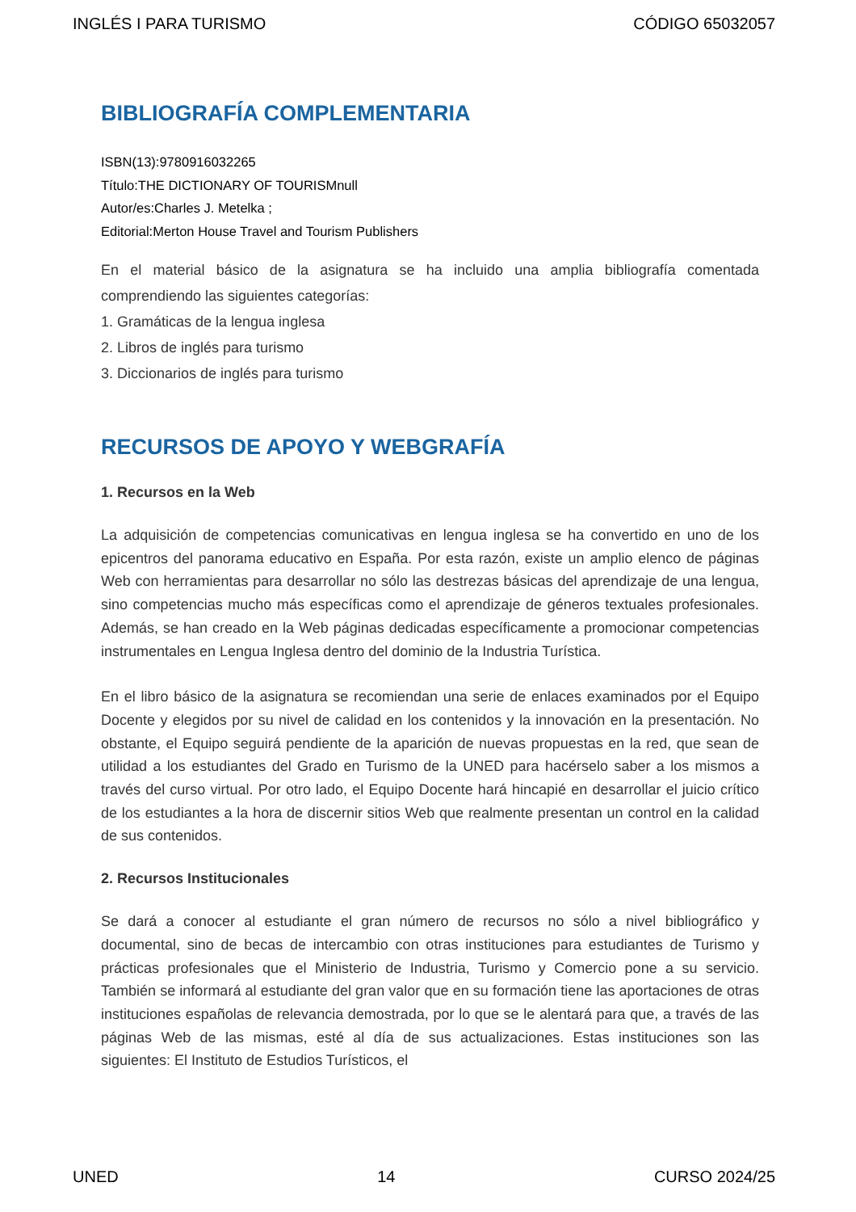INGLÉS I PARA TURISMO CÓDIGO 65032057
BIBLIOGRAFÍA COMPLEMENTARIA
ISBN(13):9780916032265
Título:THE DICTIONARY OF TOURISMnull
Autor/es:Charles J. Metelka ;
Editorial:Merton House Travel and Tourism Publishers
En el material básico de la asignatura se ha incluido una amplia bibliografía comentada comprendiendo las siguientes categorías:
1. Gramáticas de la lengua inglesa
2. Libros de inglés para turismo
3. Diccionarios de inglés para turismo
RECURSOS DE APOYO Y WEBGRAFÍA
1. Recursos en la Web
La adquisición de competencias comunicativas en lengua inglesa se ha convertido en uno de los epicentros del panorama educativo en España. Por esta razón, existe un amplio elenco de páginas Web con herramientas para desarrollar no sólo las destrezas básicas del aprendizaje de una lengua, sino competencias mucho más específicas como el aprendizaje de géneros textuales profesionales. Además, se han creado en la Web páginas dedicadas específicamente a promocionar competencias instrumentales en Lengua Inglesa dentro del dominio de la Industria Turística.
En el libro básico de la asignatura se recomiendan una serie de enlaces examinados por el Equipo Docente y elegidos por su nivel de calidad en los contenidos y la innovación en la presentación. No obstante, el Equipo seguirá pendiente de la aparición de nuevas propuestas en la red, que sean de utilidad a los estudiantes del Grado en Turismo de la UNED para hacérselo saber a los mismos a través del curso virtual. Por otro lado, el Equipo Docente hará hincapié en desarrollar el juicio crítico de los estudiantes a la hora de discernir sitios Web que realmente presentan un control en la calidad de sus contenidos.
2. Recursos Institucionales
Se dará a conocer al estudiante el gran número de recursos no sólo a nivel bibliográfico y documental, sino de becas de intercambio con otras instituciones para estudiantes de Turismo y prácticas profesionales que el Ministerio de Industria, Turismo y Comercio pone a su servicio. También se informará al estudiante del gran valor que en su formación tiene las aportaciones de otras instituciones españolas de relevancia demostrada, por lo que se le alentará para que, a través de las páginas Web de las mismas, esté al día de sus actualizaciones. Estas instituciones son las siguientes: El Instituto de Estudios Turísticos, el
UNED 14 CURSO 2024/25